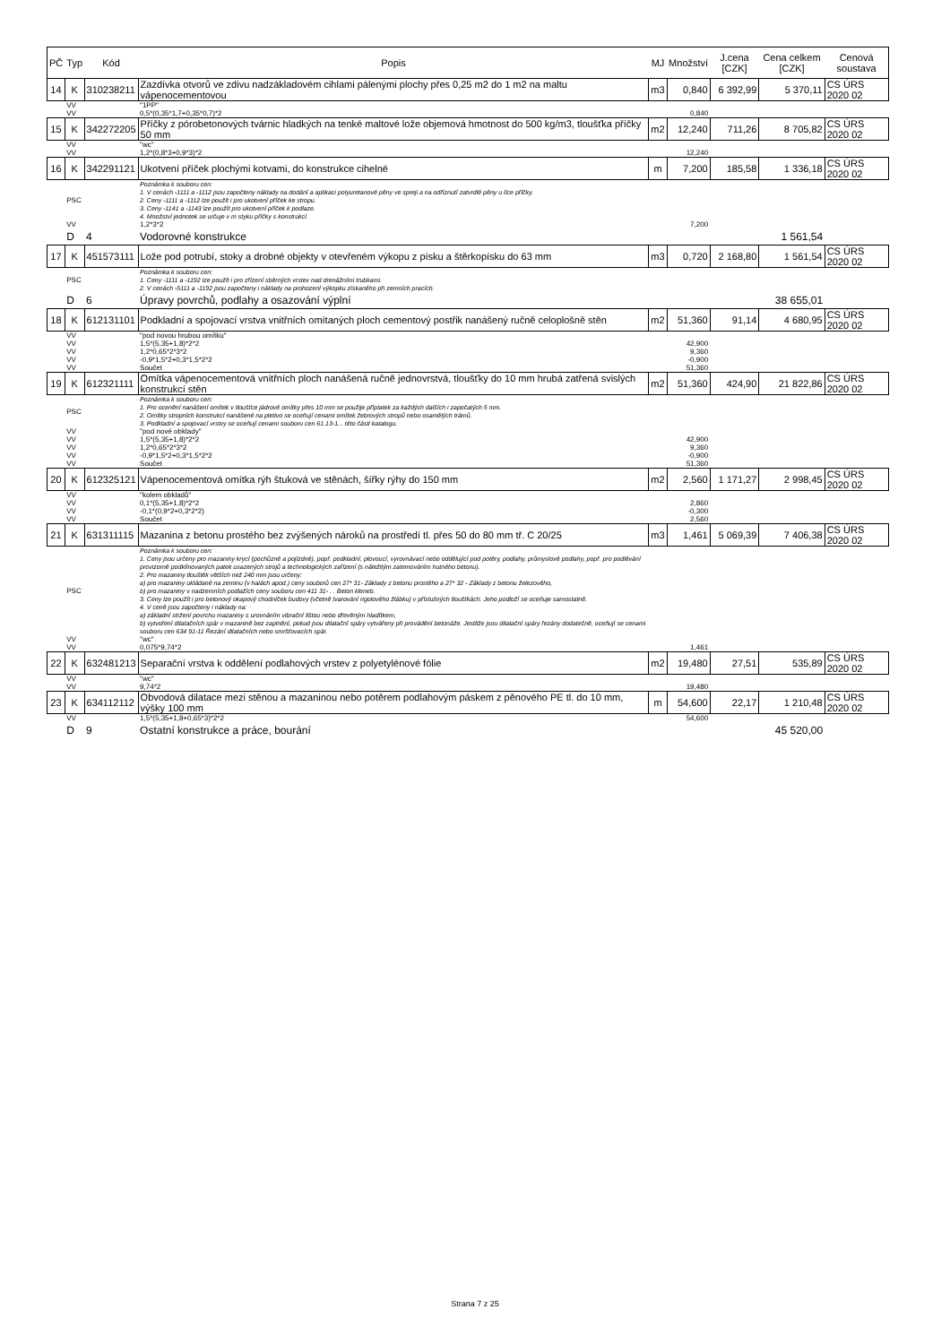| PČ | Typ | Kód | Popis | MJ | Množství | J.cena [CZK] | Cena celkem [CZK] | Cenová soustava |
| --- | --- | --- | --- | --- | --- | --- | --- | --- |
| 14 | K | 310238211 | Zazdívka otvorů ve zdivu nadzákladovém cihlami pálenými plochy přes 0,25 m2 do 1 m2 na maltu vápenocementovou | m3 | 0,840 | 6 392,99 | 5 370,11 | CS ÚRS 2020 02 |
| | VV | | "1PP" | | | | | |
| | VV | | 0,5*(0,35*1,7+0,35*0,7)*2 | | 0,840 | | | |
| 15 | K | 342272205 | Příčky z pórobetonových tvárnic hladkých na tenké maltové lože objemová hmotnost do 500 kg/m3, tloušťka příčky 50 mm | m2 | 12,240 | 711,26 | 8 705,82 | CS ÚRS 2020 02 |
| | VV | | "wc" | | | | | |
| | VV | | 1,2*(0,8*3+0,9*3)*2 | | 12,240 | | | |
| 16 | K | 342291121 | Ukotvení příček plochými kotvami, do konstrukce cihelné | m | 7,200 | 185,58 | 1 336,18 | CS ÚRS 2020 02 |
| | PSC | | Poznámka k souboru cen: 1. V cenách -1111 a -1112 jsou započteny náklady na dodání a aplikaci polyuretanové pěny ve spreji a na odříznutí zatvrdlé pěny u líce příčky. 2. Ceny -1111 a -1112 lze použít i pro ukotvení příček ke stropu. 3. Ceny -1141 a -1143 lze použít pro ukotvení příček k podlaze. 4. Množství jednotek se určuje v m styku příčky s konstrukcí. | | | | | |
| | VV | | 1,2*3*2 | | 7,200 | | | |
| | D | 4 | Vodorovné konstrukce | | | | 1 561,54 | |
| 17 | K | 451573111 | Lože pod potrubí, stoky a drobné objekty v otevřeném výkopu z písku a štěrkopísku do 63 mm | m3 | 0,720 | 2 168,80 | 1 561,54 | CS ÚRS 2020 02 |
| | PSC | | Poznámka k souboru cen: 1. Ceny -1111 a -1192 lze použít i pro zřízení sběrných vrstev nad drenážními trubkami. 2. V cenách -5111 a -1192 jsou započteny i náklady na prohození výkopku získaného při zemních pracích. | | | | | |
| | D | 6 | Úpravy povrchů, podlahy a osazování výplní | | | | 38 655,01 | |
| 18 | K | 612131101 | Podkladní a spojovací vrstva vnitřních omítaných ploch cementový postřik nanášený ručně celoplošně stěn | m2 | 51,360 | 91,14 | 4 680,95 | CS ÚRS 2020 02 |
| | VV | | "pod novou hrubou omítku" | | | | | |
| | VV | | 1,5*(5,35+1,8)*2*2 | | 42,900 | | | |
| | VV | | 1,2*0,65*2*3*2 | | 9,360 | | | |
| | VV | | -0,9*1,5*2+0,3*1,5*2*2 | | -0,900 | | | |
| | VV | | Součet | | 51,360 | | | |
| 19 | K | 612321111 | Omítka vápenocementová vnitřních ploch nanášená ručně jednovrstvá, tloušťky do 10 mm hrubá zatřená svislých konstrukcí stěn | m2 | 51,360 | 424,90 | 21 822,86 | CS ÚRS 2020 02 |
| | PSC | | Poznámka k souboru cen: 1. Pro ocenění nanášení omítek v tloušťce jádrové omítky přes 10 mm se použije příplatek za každých dalších i započatých 5 mm. 2. Omítky stropních konstrukcí nanášené na pletivo se oceňují cenami omítek žebrových stropů nebo osamělých trámů. 3. Podkladní a spojovací vrstvy se oceňují cenami souboru cen 61.13-1... této části katalogu. | | | | | |
| | VV | | "pod nové obklady" | | | | | |
| | VV | | 1,5*(5,35+1,8)*2*2 | | 42,900 | | | |
| | VV | | 1,2*0,65*2*3*2 | | 9,360 | | | |
| | VV | | -0,9*1,5*2+0,3*1,5*2*2 | | -0,900 | | | |
| | VV | | Součet | | 51,360 | | | |
| 20 | K | 612325121 | Vápenocementová omítka rýh štuková ve stěnách, šířky rýhy do 150 mm | m2 | 2,560 | 1 171,27 | 2 998,45 | CS ÚRS 2020 02 |
| | VV | | "kolem obkladů" | | | | | |
| | VV | | 0,1*(5,35+1,8)*2*2 | | 2,860 | | | |
| | VV | | -0,1*(0,9*2+0,3*2*2) | | -0,300 | | | |
| | VV | | Součet | | 2,560 | | | |
| 21 | K | 631311115 | Mazanina z betonu prostého bez zvýšených nároků na prostředí tl. přes 50 do 80 mm tř. C 20/25 | m3 | 1,461 | 5 069,39 | 7 406,38 | CS ÚRS 2020 02 |
| | PSC | | Poznámka k souboru cen: 1. Ceny jsou určeny pro mazaniny krycí (pochůzné a pojízdné), popř. podkladní, plovoucí, vyrovnávací nebo oddělující pod potěry, podlahy, průmyslové podlahy, popř. pro podlévání provizorně podklínovaných patek usazených strojů a technologických zařízení (s náležitým zatemováním hutného betonu). 2. Pro mazaniny tlouštěk větších než 240 mm jsou určeny: a) pro mazaniny ukládané na zeminu (v halách apod.) ceny souborů cen 27* 31- Základy z betonu prostého a 27* 32 - Základy z betonu železového, b) pro mazaniny v nadzemních podlažích ceny souboru cen 411 31- . . Beton kleneb. 3. Ceny lze použít i pro betonový okapový chodníček budovy (včetně tvarování rigolového žlábku) v příslušných tloušťkách. Jeho podloží se oceňuje samostatně. 4. V ceně jsou započteny i náklady na: a) základní stržení povrchu mazaniny s urovnáním vibrační lištou nebo dřevěným hladítkem, b) vytvoření dilatačních spár v mazanině bez zaplnění, pokud jsou dilatační spáry vytvářeny při provádění betonáže. Jestliže jsou dilatační spáry řezány dodatečně, oceňují se cenami souboru cen 634 91-11 Řezání dilatačních nebo smršťovacích spár. | | | | | |
| | VV | | "wc" | | | | | |
| | VV | | 0,075*9,74*2 | | 1,461 | | | |
| 22 | K | 632481213 | Separační vrstva k oddělení podlahových vrstev z polyetylénové fólie | m2 | 19,480 | 27,51 | 535,89 | CS ÚRS 2020 02 |
| | VV | | "wc" | | | | | |
| | VV | | 9,74*2 | | 19,480 | | | |
| 23 | K | 634112112 | Obvodová dilatace mezi stěnou a mazaninou nebo potěrem podlahovým páskem z pěnového PE tl. do 10 mm, výšky 100 mm | m | 54,600 | 22,17 | 1 210,48 | CS ÚRS 2020 02 |
| | VV | | 1,5*(5,35+1,8+0,65*3)*2*2 | | 54,600 | | | |
| | D | 9 | Ostatní konstrukce a práce, bourání | | | | 45 520,00 | |
Strana 7 z 25